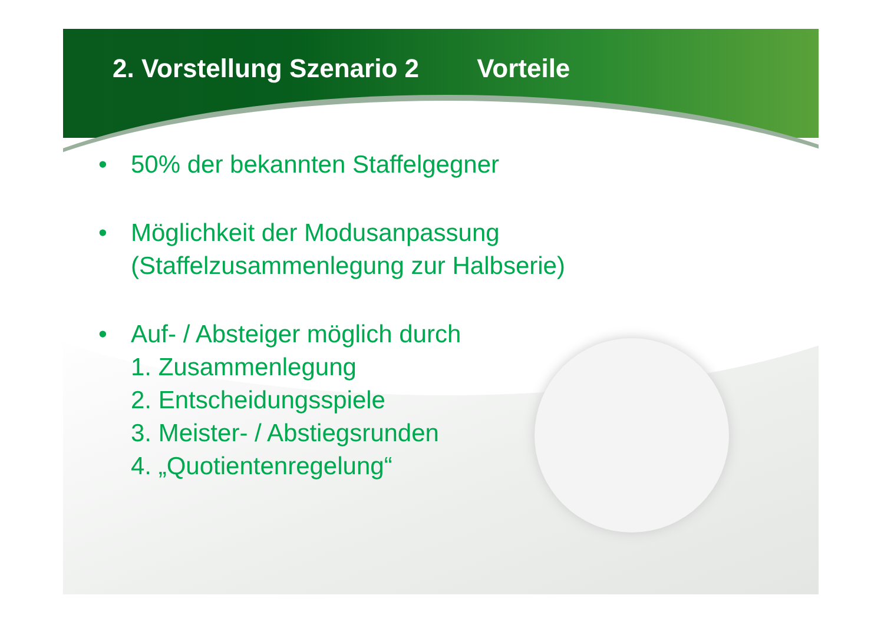2. Vorstellung Szenario 2 Vorteile
• 50% der bekannten Staffelgegner
• Möglichkeit der Modusanpassung
(Staffelzusammenlegung zur Halbserie)
• Auf- / Absteiger möglich durch
1. Zusammenlegung
2. Entscheidungsspiele
3. Meister- / Abstiegsrunden
4. „Quotientenregelung“